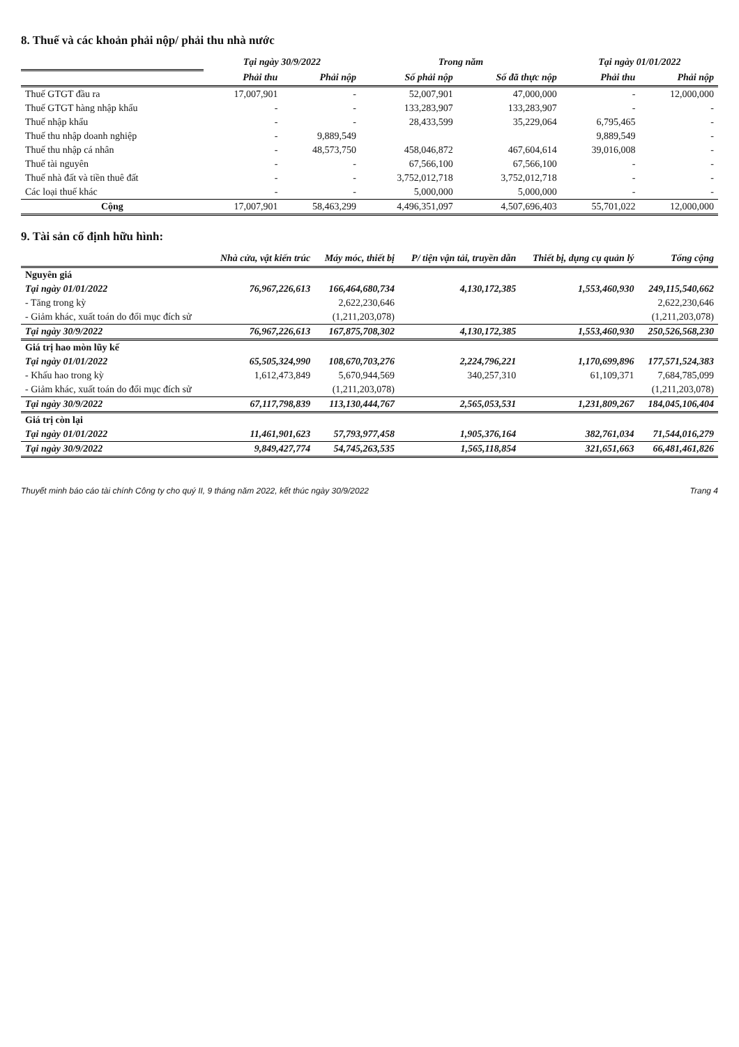8. Thuế và các khoản phải nộp/ phải thu nhà nước
| | Tại ngày 30/9/2022 | | Trong năm | | Tại ngày 01/01/2022 | |
| --- | --- | --- | --- | --- | --- | --- |
| | Phải thu | Phải nộp | Số phải nộp | Số đã thực nộp | Phải thu | Phải nộp |
| Thuế GTGT đầu ra | 17,007,901 | - | 52,007,901 | 47,000,000 | - | 12,000,000 |
| Thuế GTGT hàng nhập khẩu | - | - | 133,283,907 | 133,283,907 | - | - |
| Thuế nhập khẩu | - | - | 28,433,599 | 35,229,064 | 6,795,465 | - |
| Thuế thu nhập doanh nghiệp | - | 9,889,549 | | | 9,889,549 | - |
| Thuế thu nhập cá nhân | - | 48,573,750 | 458,046,872 | 467,604,614 | 39,016,008 | - |
| Thuế tài nguyên | - | - | 67,566,100 | 67,566,100 | - | - |
| Thuế nhà đất và tiền thuê đất | - | - | 3,752,012,718 | 3,752,012,718 | - | - |
| Các loại thuế khác | - | - | 5,000,000 | 5,000,000 | - | - |
| Cộng | 17,007,901 | 58,463,299 | 4,496,351,097 | 4,507,696,403 | 55,701,022 | 12,000,000 |
9. Tài sản cố định hữu hình:
| | Nhà cửa, vật kiến trúc | Máy móc, thiết bị | P/ tiện vận tải, truyền dẫn | Thiết bị, dụng cụ quản lý | Tổng cộng |
| --- | --- | --- | --- | --- | --- |
| Nguyên giá | | | | | |
| Tại ngày 01/01/2022 | 76,967,226,613 | 166,464,680,734 | 4,130,172,385 | 1,553,460,930 | 249,115,540,662 |
| - Tăng trong kỳ | | 2,622,230,646 | | | 2,622,230,646 |
| - Giảm khác, xuất toán do đổi mục đích sử | | (1,211,203,078) | | | (1,211,203,078) |
| Tại ngày 30/9/2022 | 76,967,226,613 | 167,875,708,302 | 4,130,172,385 | 1,553,460,930 | 250,526,568,230 |
| Giá trị hao mòn lũy kế | | | | | |
| Tại ngày 01/01/2022 | 65,505,324,990 | 108,670,703,276 | 2,224,796,221 | 1,170,699,896 | 177,571,524,383 |
| - Khấu hao trong kỳ | 1,612,473,849 | 5,670,944,569 | 340,257,310 | 61,109,371 | 7,684,785,099 |
| - Giảm khác, xuất toán do đổi mục đích sử | | (1,211,203,078) | | | (1,211,203,078) |
| Tại ngày 30/9/2022 | 67,117,798,839 | 113,130,444,767 | 2,565,053,531 | 1,231,809,267 | 184,045,106,404 |
| Giá trị còn lại | | | | | |
| Tại ngày 01/01/2022 | 11,461,901,623 | 57,793,977,458 | 1,905,376,164 | 382,761,034 | 71,544,016,279 |
| Tại ngày 30/9/2022 | 9,849,427,774 | 54,745,263,535 | 1,565,118,854 | 321,651,663 | 66,481,461,826 |
Thuyết minh báo cáo tài chính Công ty cho quý II, 9 tháng năm 2022, kết thúc ngày 30/9/2022 Trang 4